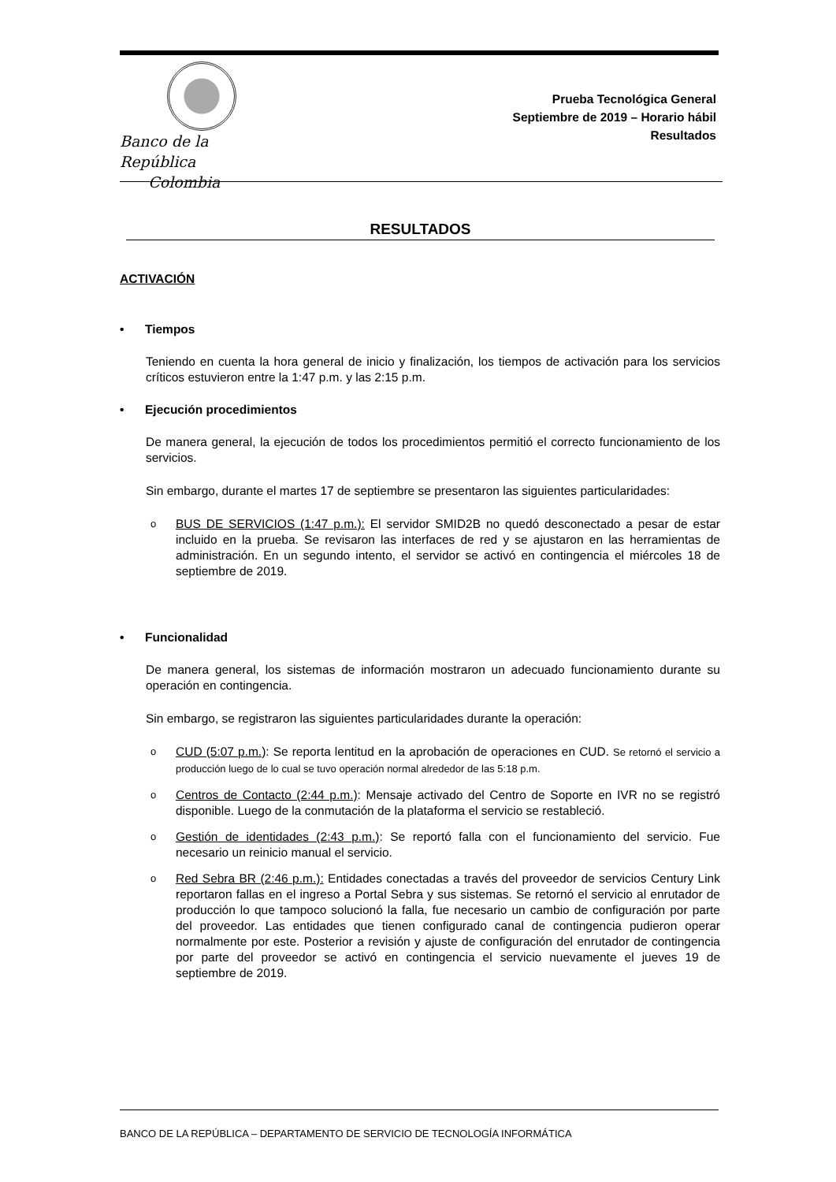Banco de la República
Colombia
Prueba Tecnológica General
Septiembre de 2019 – Horario hábil
Resultados
RESULTADOS
ACTIVACIÓN
• Tiempos
Teniendo en cuenta la hora general de inicio y finalización, los tiempos de activación para los servicios críticos estuvieron entre la 1:47 p.m. y las 2:15 p.m.
• Ejecución procedimientos
De manera general, la ejecución de todos los procedimientos permitió el correcto funcionamiento de los servicios.
Sin embargo, durante el martes 17 de septiembre se presentaron las siguientes particularidades:
o BUS DE SERVICIOS (1:47 p.m.): El servidor SMID2B no quedó desconectado a pesar de estar incluido en la prueba. Se revisaron las interfaces de red y se ajustaron en las herramientas de administración. En un segundo intento, el servidor se activó en contingencia el miércoles 18 de septiembre de 2019.
• Funcionalidad
De manera general, los sistemas de información mostraron un adecuado funcionamiento durante su operación en contingencia.
Sin embargo, se registraron las siguientes particularidades durante la operación:
o CUD (5:07 p.m.): Se reporta lentitud en la aprobación de operaciones en CUD. Se retornó el servicio a producción luego de lo cual se tuvo operación normal alrededor de las 5:18 p.m.
o Centros de Contacto (2:44 p.m.): Mensaje activado del Centro de Soporte en IVR no se registró disponible. Luego de la conmutación de la plataforma el servicio se restableció.
o Gestión de identidades (2:43 p.m.): Se reportó falla con el funcionamiento del servicio. Fue necesario un reinicio manual el servicio.
o Red Sebra BR (2:46 p.m.): Entidades conectadas a través del proveedor de servicios Century Link reportaron fallas en el ingreso a Portal Sebra y sus sistemas. Se retornó el servicio al enrutador de producción lo que tampoco solucionó la falla, fue necesario un cambio de configuración por parte del proveedor. Las entidades que tienen configurado canal de contingencia pudieron operar normalmente por este. Posterior a revisión y ajuste de configuración del enrutador de contingencia por parte del proveedor se activó en contingencia el servicio nuevamente el jueves 19 de septiembre de 2019.
BANCO DE LA REPÚBLICA – DEPARTAMENTO DE SERVICIO DE TECNOLOGÍA INFORMÁTICA